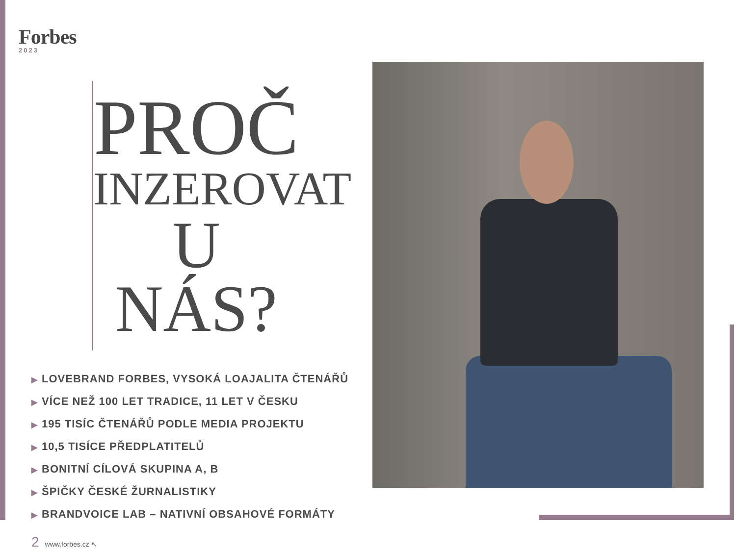Forbes
2023
PROČ
INZEROVAT
U NÁS?
▶ LOVEBRAND FORBES, VYSOKÁ LOAJALITA ČTENÁŘŮ
▶ VÍCE NEŽ 100 LET TRADICE, 11 LET V ČESKU
▶ 195 TISÍC ČTENÁŘŮ PODLE MEDIA PROJEKTU
▶ 10,5 TISÍCE PŘEDPLATITELŮ
▶ BONITNÍ CÍLOVÁ SKUPINA A, B
▶ ŠPIČKY ČESKÉ ŽURNALISTIKY
▶ BRANDVOICE LAB – NATIVNÍ OBSAHOVÉ FORMÁTY
2 www.forbes.cz ↖